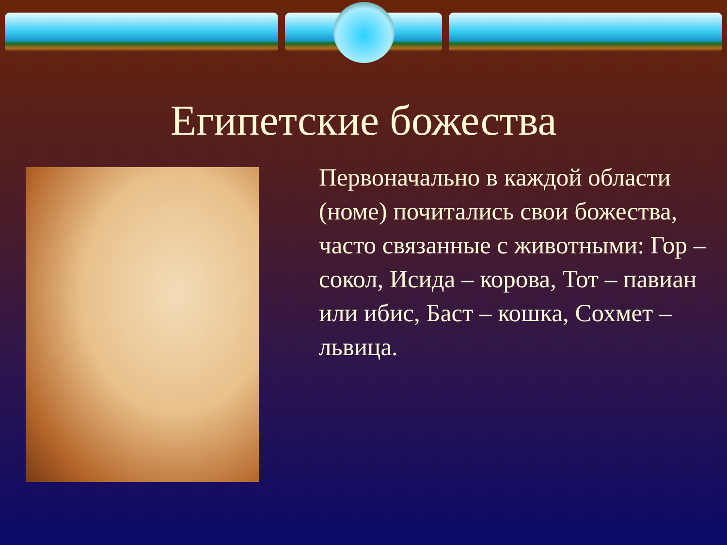Египетские божества
Первоначально в каждой области (номе) почитались свои божества, часто связанные с животными: Гор – сокол, Исида – корова, Тот – павиан или ибис, Баст – кошка, Сохмет – львица.